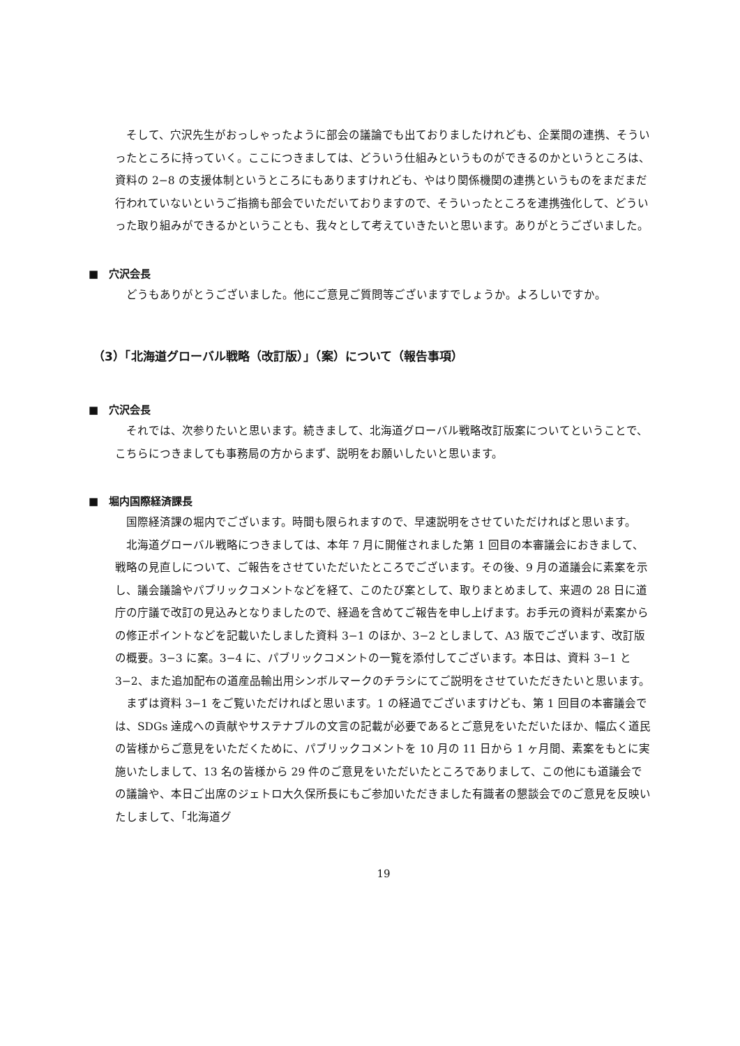そして、穴沢先生がおっしゃったように部会の議論でも出ておりましたけれども、企業間の連携、そういったところに持っていく。ここにつきましては、どういう仕組みというものができるのかというところは、資料の 2−8 の支援体制というところにもありますけれども、やはり関係機関の連携というものをまだまだ行われていないというご指摘も部会でいただいておりますので、そういったところを連携強化して、どういった取り組みができるかということも、我々として考えていきたいと思います。ありがとうございました。
■　穴沢会長
どうもありがとうございました。他にご意見ご質問等ございますでしょうか。よろしいですか。
（3）「北海道グローバル戦略（改訂版）」（案）について（報告事項）
■　穴沢会長
それでは、次参りたいと思います。続きまして、北海道グローバル戦略改訂版案についてということで、こちらにつきましても事務局の方からまず、説明をお願いしたいと思います。
■　堀内国際経済課長
国際経済課の堀内でございます。時間も限られますので、早速説明をさせていただければと思います。
北海道グローバル戦略につきましては、本年 7 月に開催されました第 1 回目の本審議会におきまして、戦略の見直しについて、ご報告をさせていただいたところでございます。その後、9 月の道議会に素案を示し、議会議論やパブリックコメントなどを経て、このたび案として、取りまとめまして、来週の 28 日に道庁の庁議で改訂の見込みとなりましたので、経過を含めてご報告を申し上げます。お手元の資料が素案からの修正ポイントなどを記載いたしました資料 3−1 のほか、3−2 としまして、A3 版でございます、改訂版の概要。3−3 に案。3−4 に、パブリックコメントの一覧を添付してございます。本日は、資料 3−1 と 3−2、また追加配布の道産品輸出用シンボルマークのチラシにてご説明をさせていただきたいと思います。
まずは資料 3−1 をご覧いただければと思います。1 の経過でございますけども、第 1 回目の本審議会では、SDGs 達成への貢献やサステナブルの文言の記載が必要であるとご意見をいただいたほか、幅広く道民の皆様からご意見をいただくために、パブリックコメントを 10 月の 11 日から 1 ヶ月間、素案をもとに実施いたしまして、13 名の皆様から 29 件のご意見をいただいたところでありまして、この他にも道議会での議論や、本日ご出席のジェトロ大久保所長にもご参加いただきました有識者の懇談会でのご意見を反映いたしまして、「北海道グ
19